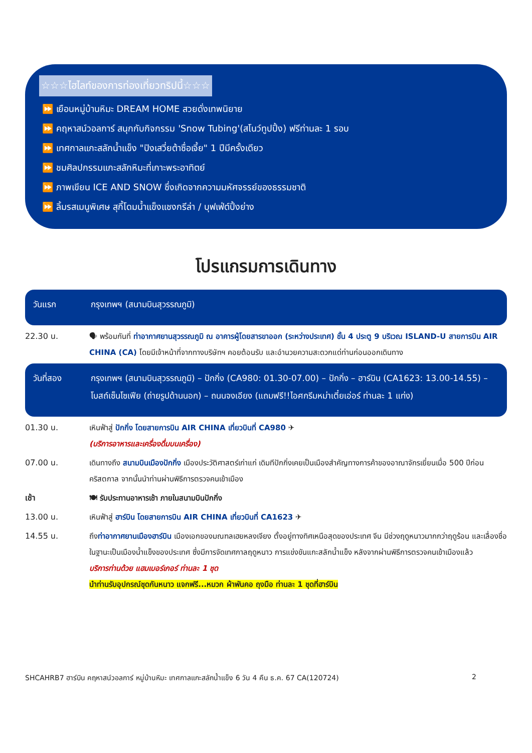☆☆☆ไฮไลท์ของการท่องเที่ยวทริปนี้☆☆☆
⏩ เยือนหมู่บ้านหิมะ DREAM HOME สวยดั่งเทพนิยาย
⏩ คฤหาสน์วอลการ์ สนุกกับกิจกรรม 'Snow Tubing'(สโนว์ทูปปิ้ง) ฟรีท่านละ 1 รอบ
⏩ เทศกาลแกะสลักน้ำแข็ง "ปิงเสวี่ยต้าซื่อเจี้ย" 1 ปีมีครั้งเดียว
⏩ ชมศิลปกรรมแกะสลักหิมะที่เกาะพระอาทิตย์
⏩ ภาพเขียน ICE AND SNOW ซึ่งเกิดจากความมหัศจรรย์ของธรรมชาติ
⏩ ลิ้มรสเมนูพิเศษ สุกี้โดมน้ำแข็งแชงกรีล่า / บุฟเฟ่ต์ปิ้งย่าง
โปรแกรมการเดินทาง
วันแรก กรุงเทพฯ (สนามบินสุวรรณภูมิ)
22.30 น. 🗣 พร้อมกันที่ ท่าอากาศยานสุวรรณภูมิ ณ อาคารผู้โดยสารขาออก (ระหว่างประเทศ) ชั้น 4 ประตู 9 บริเวณ ISLAND-U สายการบิน AIR CHINA (CA) โดยมีเจ้าหน้าที่จากทางบริษัทฯ คอยต้อนรับ และอำนวยความสะดวกแด่ท่านก่อนออกเดินทาง
วันที่สอง กรุงเทพฯ (สนามบินสุวรรณภูมิ) – ปักกิ่ง (CA980: 01.30-07.00) – ปักกิ่ง – ฮาร์บิน (CA1623: 13.00-14.55) – โบสถ์เซ็นโซเฟีย (ถ่ายรูปด้านนอก) – ถนนจงเอียง (แถมฟรี!!ไอศกรีมหม่าเตี๋ยเอ่อร์ ท่านละ 1 แท่ง)
01.30 น. เหินฟ้าสู่ ปักกิ่ง โดยสายการบิน AIR CHINA เที่ยวบินที่ CA980 ✈
(บริการอาหารและเครื่องดื่มบนเครื่อง)
07.00 น. เดินทางถึง สนามบินเมืองปักกิ่ง เมืองประวัติศาสตร์เก่าแก่ เดิมทีปักกิ่งเคยเป็นเมืองสำคัญทางการค้าของอาณาจักรเยี่ยนเมื่อ 500 ปีก่อนคริสตกาล จากนั้นนำท่านผ่านพิธีการตรวจคนเข้าเมือง
เช้า 🍽 รับประทานอาหารเช้า ภายในสนามบินปักกิ่ง
13.00 น. เหินฟ้าสู่ ฮาร์บิน โดยสายการบิน AIR CHINA เที่ยวบินที่ CA1623 ✈
14.55 น. ถึงท่าอากาศยานเมืองฮาร์บิน เมืองเอกของมณฑลเฮยหลงเจียง ตั้งอยู่ทางทิศเหนือสุดของประเทศ จีน มีช่วงฤดูหนาวมากกว่าฤดูร้อน และเลื่องชื่อในฐานะเป็นเมืองน้ำแข็งของประเทศ ซึ่งมีการจัดเทศกาลฤดูหนาว การแข่งขันแกะสลักน้ำแข็ง หลังจากผ่านพิธีการตรวจคนเข้าเมืองแล้ว
บริการท่านด้วย แฮมเบอร์เกอร์ ท่านละ 1 ชุด
นำท่านรับอุปกรณ์ชุดกันหนาว แจกฟรี...หมวก ผ้าพันคอ ถุงมือ ท่านละ 1 ชุดที่ฮาร์บิน
SHCAHRB7 ฮาร์บิน คฤหาสน์วอลการ์ หมู่บ้านหิมะ เทศกาลแกะสลักน้ำแข็ง 6 วัน 4 คืน ธ.ค. 67 CA(120724) 2